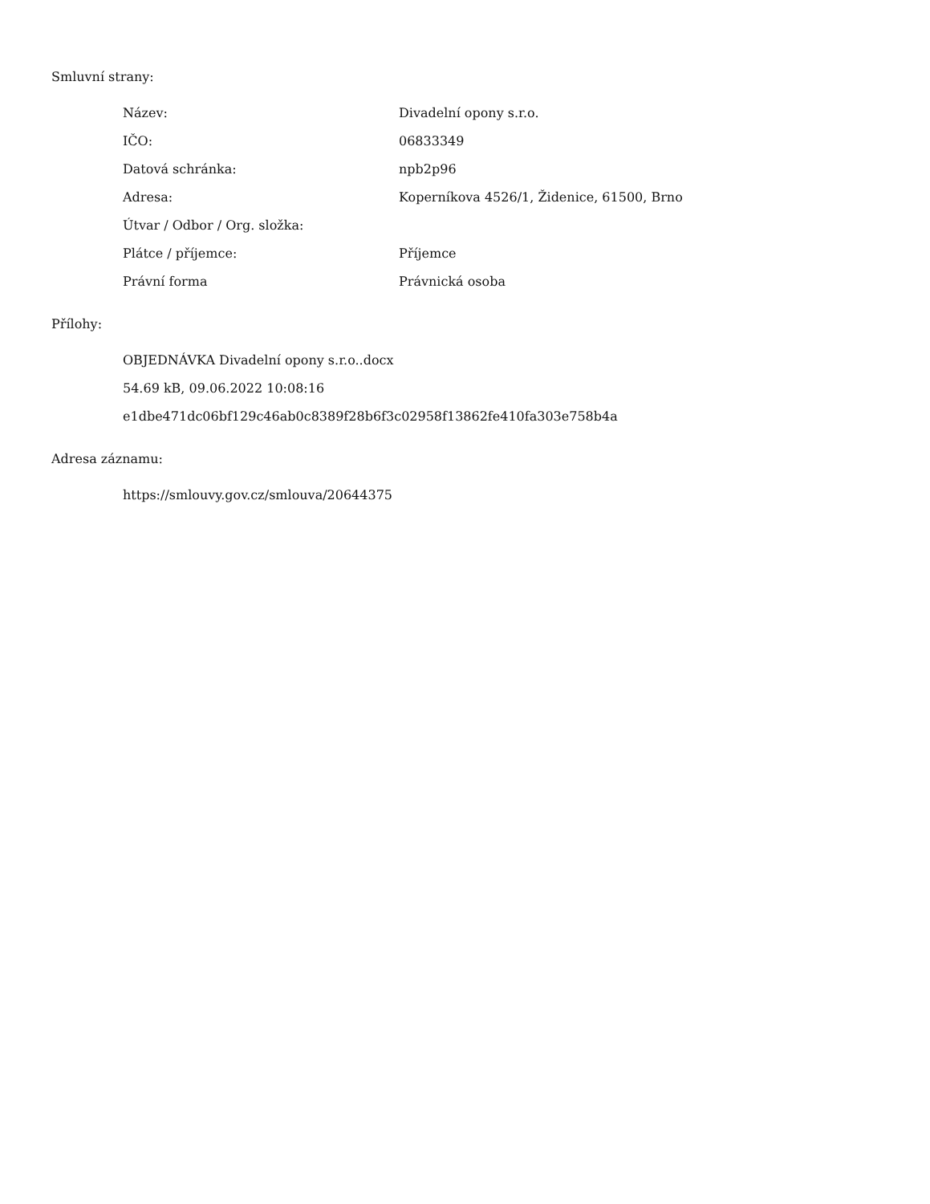Smluvní strany:
| Název: | Divadelní opony s.r.o. |
| IČO: | 06833349 |
| Datová schránka: | npb2p96 |
| Adresa: | Koperníkova 4526/1, Židenice, 61500, Brno |
| Útvar / Odbor / Org. složka: | |
| Plátce / příjemce: | Příjemce |
| Právní forma | Právnická osoba |
Přílohy:
OBJEDNÁVKA Divadelní opony s.r.o..docx
54.69 kB, 09.06.2022 10:08:16
e1dbe471dc06bf129c46ab0c8389f28b6f3c02958f13862fe410fa303e758b4a
Adresa záznamu:
https://smlouvy.gov.cz/smlouva/20644375